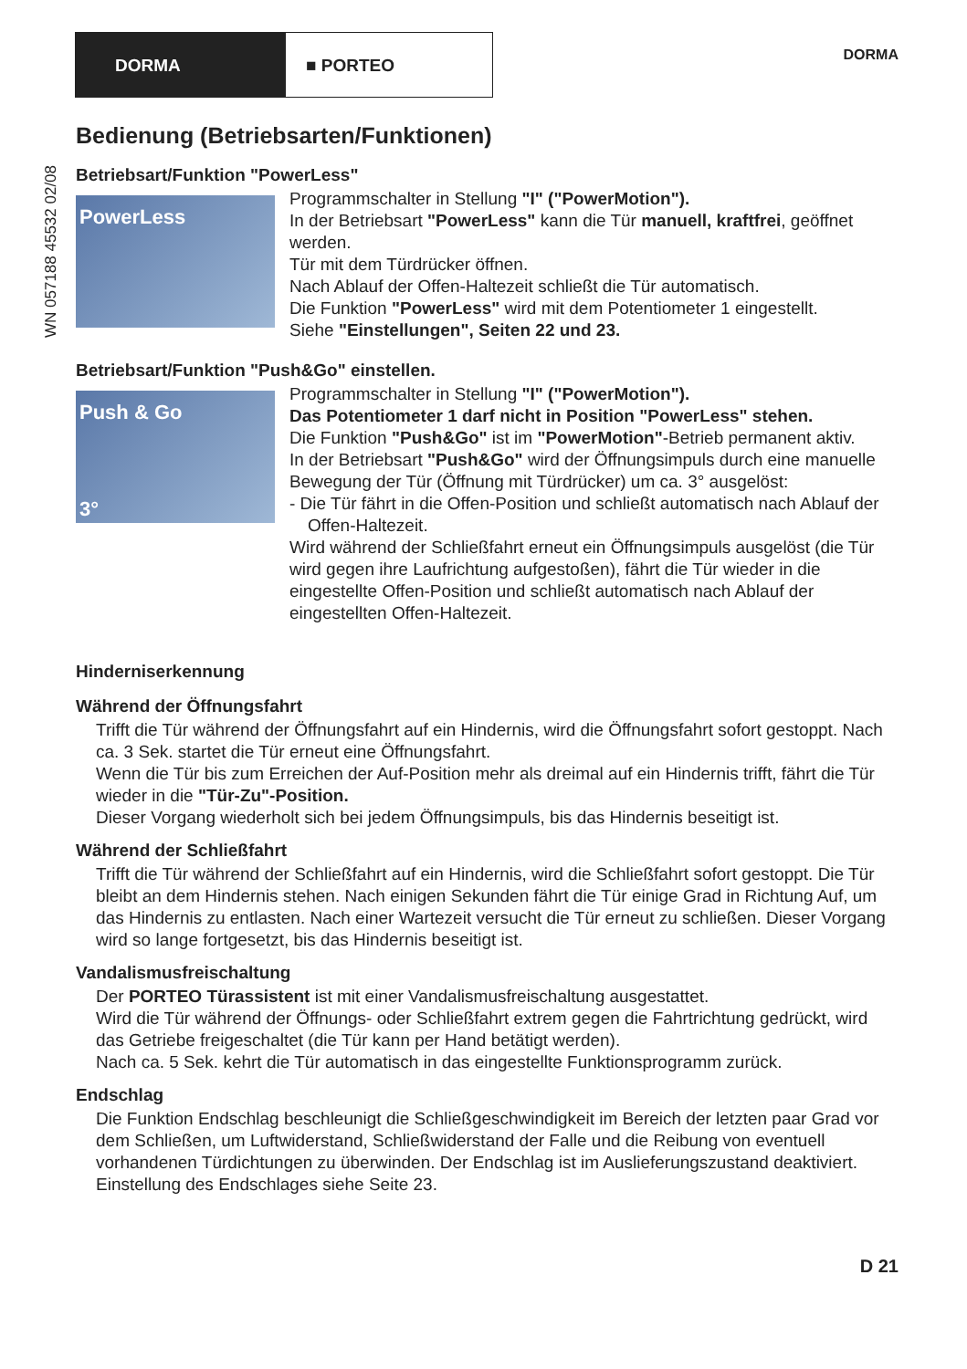DORMA ■ PORTEO DORMA
WN 057188 45532 02/08
Bedienung (Betriebsarten/Funktionen)
Betriebsart/Funktion "PowerLess"
PowerLess
Programmschalter in Stellung "I" ("PowerMotion").
In der Betriebsart "PowerLess" kann die Tür manuell, kraftfrei, geöffnet werden.
Tür mit dem Türdrücker öffnen.
Nach Ablauf der Offen-Haltezeit schließt die Tür automatisch.
Die Funktion "PowerLess" wird mit dem Potentiometer 1 eingestellt.
Siehe "Einstellungen", Seiten 22 und 23.
Betriebsart/Funktion "Push&Go" einstellen.
Push & Go
3°
Programmschalter in Stellung "I" ("PowerMotion").
Das Potentiometer 1 darf nicht in Position "PowerLess" stehen.
Die Funktion "Push&Go" ist im "PowerMotion"-Betrieb permanent aktiv.
In der Betriebsart "Push&Go" wird der Öffnungsimpuls durch eine manuelle Bewegung der Tür (Öffnung mit Türdrücker) um ca. 3° ausgelöst:
- Die Tür fährt in die Offen-Position und schließt automatisch nach Ablauf der Offen-Haltezeit.
Wird während der Schließfahrt erneut ein Öffnungsimpuls ausgelöst (die Tür wird gegen ihre Laufrichtung aufgestoßen), fährt die Tür wieder in die eingestellte Offen-Position und schließt automatisch nach Ablauf der eingestellten Offen-Haltezeit.
Hinderniserkennung
Während der Öffnungsfahrt
Trifft die Tür während der Öffnungsfahrt auf ein Hindernis, wird die Öffnungsfahrt sofort gestoppt. Nach ca. 3 Sek. startet die Tür erneut eine Öffnungsfahrt.
Wenn die Tür bis zum Erreichen der Auf-Position mehr als dreimal auf ein Hindernis trifft, fährt die Tür wieder in die "Tür-Zu"-Position.
Dieser Vorgang wiederholt sich bei jedem Öffnungsimpuls, bis das Hindernis beseitigt ist.
Während der Schließfahrt
Trifft die Tür während der Schließfahrt auf ein Hindernis, wird die Schließfahrt sofort gestoppt. Die Tür bleibt an dem Hindernis stehen. Nach einigen Sekunden fährt die Tür einige Grad in Richtung Auf, um das Hindernis zu entlasten. Nach einer Wartezeit versucht die Tür erneut zu schließen. Dieser Vorgang wird so lange fortgesetzt, bis das Hindernis beseitigt ist.
Vandalismusfreischaltung
Der PORTEO Türassistent ist mit einer Vandalismusfreischaltung ausgestattet.
Wird die Tür während der Öffnungs- oder Schließfahrt extrem gegen die Fahrtrichtung gedrückt, wird das Getriebe freigeschaltet (die Tür kann per Hand betätigt werden).
Nach ca. 5 Sek. kehrt die Tür automatisch in das eingestellte Funktionsprogramm zurück.
Endschlag
Die Funktion Endschlag beschleunigt die Schließgeschwindigkeit im Bereich der letzten paar Grad vor dem Schließen, um Luftwiderstand, Schließwiderstand der Falle und die Reibung von eventuell vorhandenen Türdichtungen zu überwinden. Der Endschlag ist im Auslieferungszustand deaktiviert. Einstellung des Endschlages siehe Seite 23.
D 21